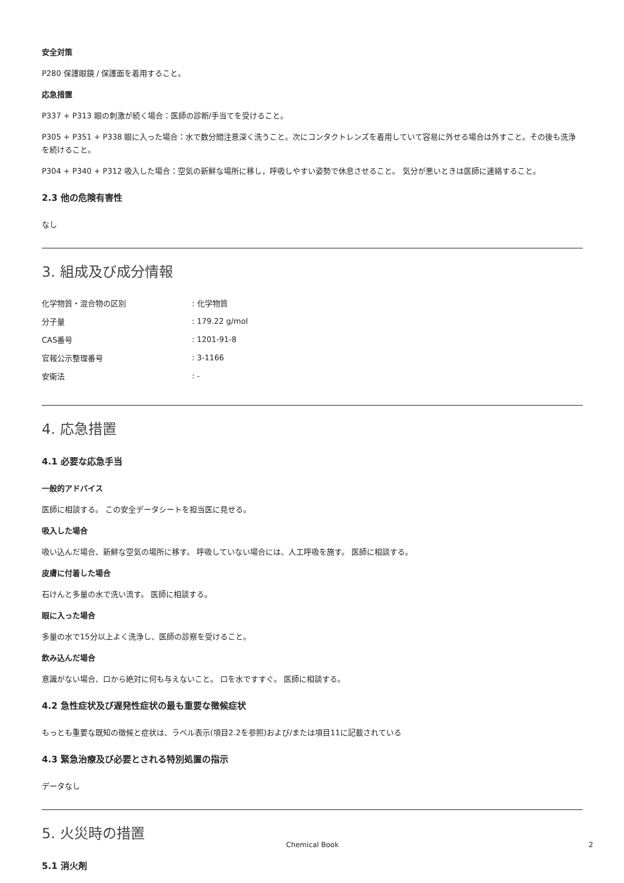安全対策
P280 保護眼鏡 / 保護面を着用すること。
応急措置
P337 + P313 眼の刺激が続く場合：医師の診断/手当てを受けること。
P305 + P351 + P338 眼に入った場合：水で数分間注意深く洗うこと。次にコンタクトレンズを着用していて容易に外せる場合は外すこと。その後も洗浄を続けること。
P304 + P340 + P312 吸入した場合：空気の新鮮な場所に移し，呼吸しやすい姿勢で休息させること。 気分が悪いときは医師に連絡すること。
2.3 他の危険有害性
なし
3. 組成及び成分情報
| 化学物質・混合物の区別 | : 化学物質 |
| 分子量 | : 179.22 g/mol |
| CAS番号 | : 1201-91-8 |
| 官報公示整理番号 | : 3-1166 |
| 安衛法 | : - |
4. 応急措置
4.1 必要な応急手当
一般的アドバイス
医師に相談する。 この安全データシートを担当医に見せる。
吸入した場合
吸い込んだ場合、新鮮な空気の場所に移す。 呼吸していない場合には、人工呼吸を施す。 医師に相談する。
皮膚に付着した場合
石けんと多量の水で洗い流す。 医師に相談する。
眼に入った場合
多量の水で15分以上よく洗浄し、医師の診察を受けること。
飲み込んだ場合
意識がない場合、口から絶対に何も与えないこと。 口を水ですすぐ。 医師に相談する。
4.2 急性症状及び遅発性症状の最も重要な徴候症状
もっとも重要な既知の徴候と症状は、ラベル表示(項目2.2を参照)および/または項目11に記載されている
4.3 緊急治療及び必要とされる特別処置の指示
データなし
5. 火災時の措置
5.1 消火剤
Chemical Book 2